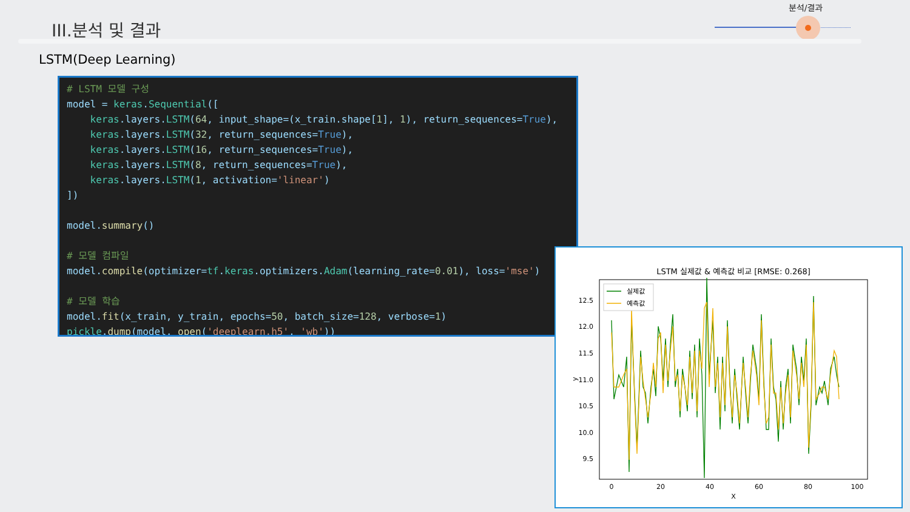분석/결과
III.분석 및 결과
LSTM(Deep Learning)
# LSTM 모델 구성 model = keras.Sequential([ keras.layers.LSTM(64, input_shape=(x_train.shape[1], 1), return_sequences=True), keras.layers.LSTM(32, return_sequences=True), keras.layers.LSTM(16, return_sequences=True), keras.layers.LSTM(8, return_sequences=True), keras.layers.LSTM(1, activation='linear') ]) model.summary() # 모델 컴파일 model.compile(optimizer=tf.keras.optimizers.Adam(learning_rate=0.01), loss='mse') # 모델 학습 model.fit(x_train, y_train, epochs=50, batch_size=128, verbose=1) pickle.dump(model, open('deeplearn.h5', 'wb'))
LSTM 실제값 & 예측값 비교 [RMSE: 0.268]
12.5
12.0
11.5
11.0
10.5
10.0
9.5
0
20
40
60
80
100
X
y
실제값
예측값